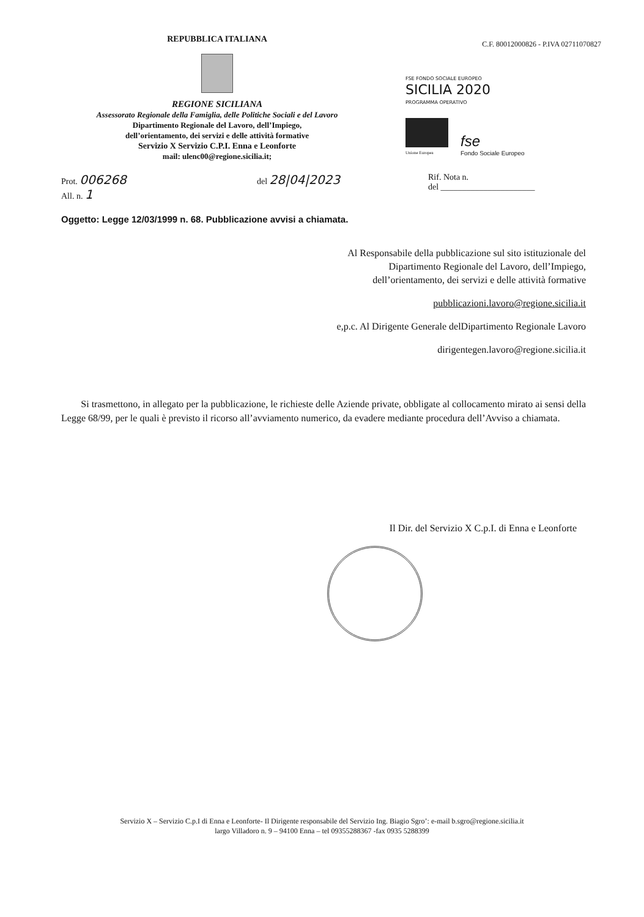REPUBBLICA ITALIANA
REGIONE SICILIANA
Assessorato Regionale della Famiglia, delle Politiche Sociali e del Lavoro
Dipartimento Regionale del Lavoro, dell’Impiego,
dell’orientamento, dei servizi e delle attività formative
Servizio X Servizio C.P.I. Enna e Leonforte
mail: ulenc00@regione.sicilia.it;
C.F. 80012000826 - P.IVA 02711070827
FSE FONDO SOCIALE EUROPEO
SICILIA 2020
PROGRAMMA OPERATIVO
Unione Europea
fse
Fondo Sociale Europeo
Prot. 006268
All. n. 1
del 28|04|2023
Rif. Nota n.
del ______________________
Oggetto: Legge 12/03/1999 n. 68. Pubblicazione avvisi a chiamata.
Al Responsabile della pubblicazione sul sito istituzionale del
Dipartimento Regionale del Lavoro, dell’Impiego,
dell’orientamento, dei servizi e delle attività formative
pubblicazioni.lavoro@regione.sicilia.it
e,p.c. Al Dirigente Generale delDipartimento Regionale Lavoro
dirigentegen.lavoro@regione.sicilia.it
Si trasmettono, in allegato per la pubblicazione, le richieste delle Aziende private, obbligate al collocamento mirato ai sensi della Legge 68/99, per le quali è previsto il ricorso all’avviamento numerico, da evadere mediante procedura dell’Avviso a chiamata.
Il Dir. del Servizio X C.p.I. di Enna e Leonforte
Servizio X – Servizio C.p.I di Enna e Leonforte- Il Dirigente responsabile del Servizio Ing. Biagio Sgro’: e-mail b.sgro@regione.sicilia.it
largo Villadoro n. 9 – 94100 Enna – tel 09355288367 -fax 0935 5288399